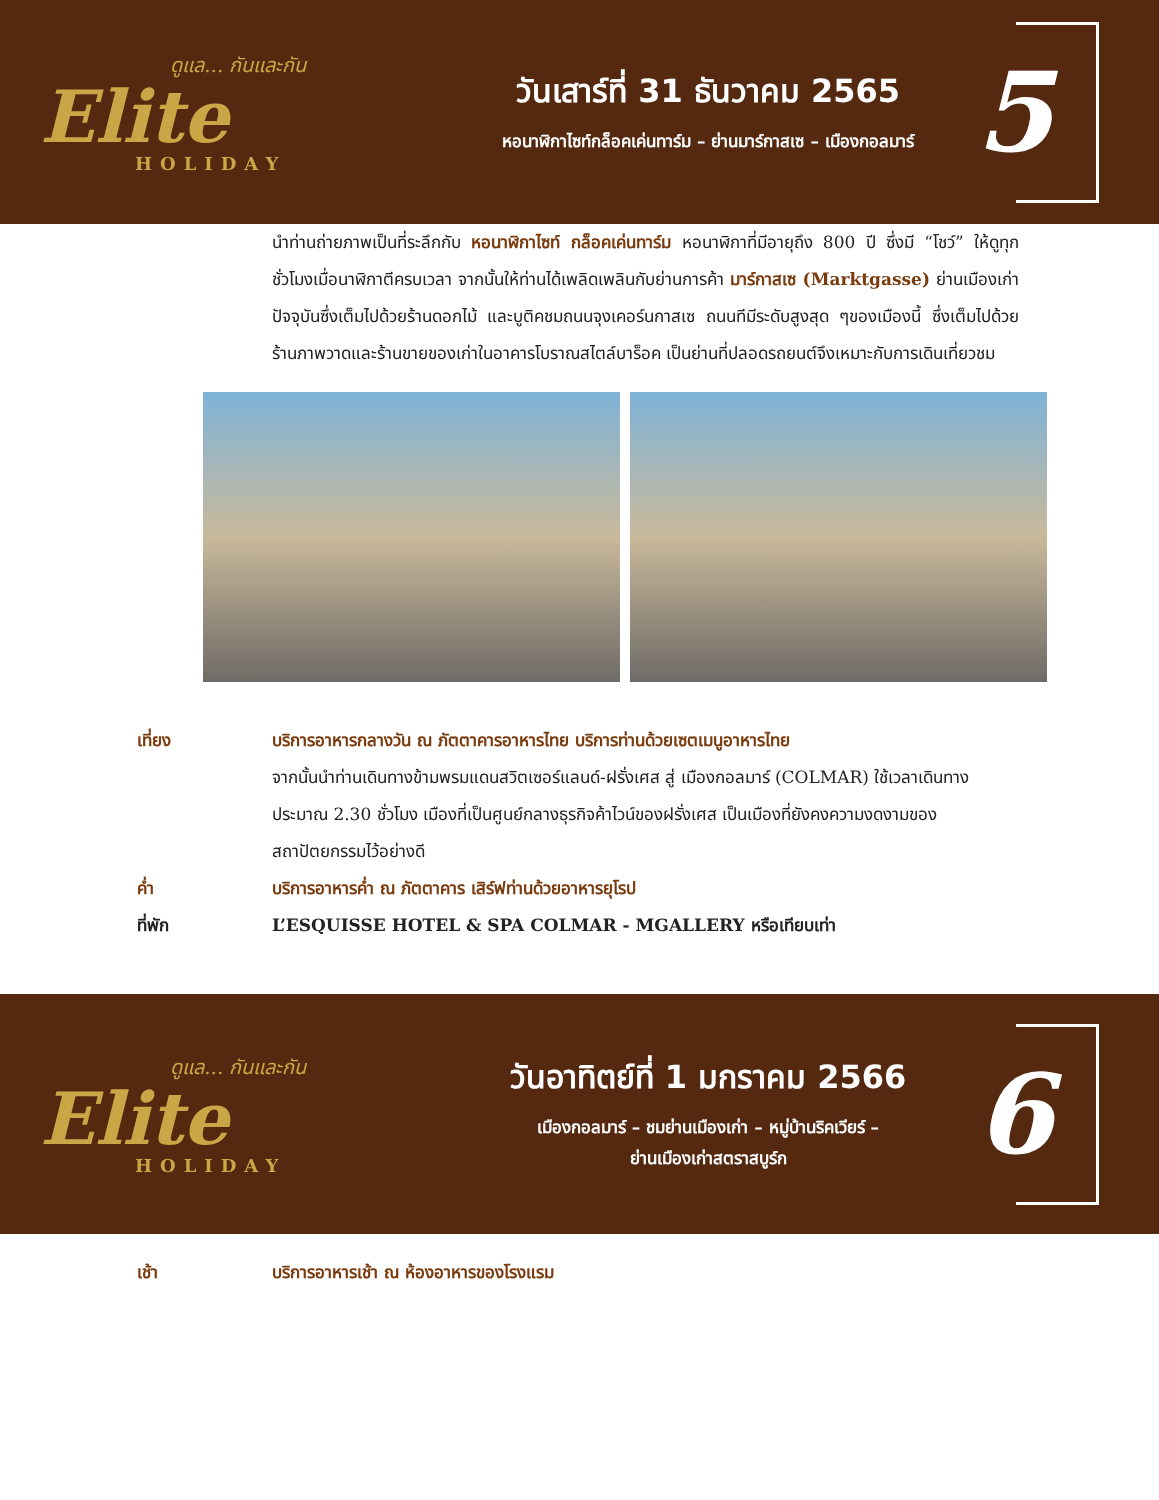ดูแล... กันและกัน
Elite
HOLIDAY
วันเสาร์ที่ 31 ธันวาคม 2565
หอนาฬิกาไซท์กล็อคเค่นทาร์ม – ย่านมาร์กาสเซ – เมืองกอลมาร์
5
นำท่านถ่ายภาพเป็นที่ระลึกกับ หอนาฬิกาไซท์ กล็อคเค่นทาร์ม หอนาฬิกาที่มีอายุถึง 800 ปี ซึ่งมี “โชว์” ให้ดูทุกชั่วโมงเมื่อนาฬิกาตีครบเวลา จากนั้นให้ท่านได้เพลิดเพลินกับย่านการค้า มาร์กาสเซ (Marktgasse) ย่านเมืองเก่าปัจจุบันซึ่งเต็มไปด้วยร้านดอกไม้ และบูติคชมถนนจุงเคอร์นกาสเซ ถนนทีมีระดับสูงสุด ๆของเมืองนี้ ซึ่งเต็มไปด้วยร้านภาพวาดและร้านขายของเก่าในอาคารโบราณสไตล์บาร็อค เป็นย่านที่ปลอดรถยนต์จึงเหมาะกับการเดินเที่ยวชม
เที่ยง บริการอาหารกลางวัน ณ ภัตตาคารอาหารไทย บริการท่านด้วยเซตเมนูอาหารไทย
จากนั้นนำท่านเดินทางข้ามพรมแดนสวิตเซอร์แลนด์-ฝรั่งเศส สู่ เมืองกอลมาร์ (COLMAR) ใช้เวลาเดินทางประมาณ 2.30 ชั่วโมง เมืองที่เป็นศูนย์กลางธุรกิจค้าไวน์ของฝรั่งเศส เป็นเมืองที่ยังคงความงดงามของสถาปัตยกรรมไว้อย่างดี
ค่ำ บริการอาหารค่ำ ณ ภัตตาคาร เสิร์ฟท่านด้วยอาหารยุโรป
ที่พัก L’ESQUISSE HOTEL & SPA COLMAR - MGALLERY หรือเทียบเท่า
ดูแล... กันและกัน
Elite
HOLIDAY
วันอาทิตย์ที่ 1 มกราคม 2566
เมืองกอลมาร์ – ชมย่านเมืองเก่า – หมู่บ้านริคเวียร์ –
ย่านเมืองเก่าสตราสบูร์ก
6
เช้า บริการอาหารเช้า ณ ห้องอาหารของโรงแรม